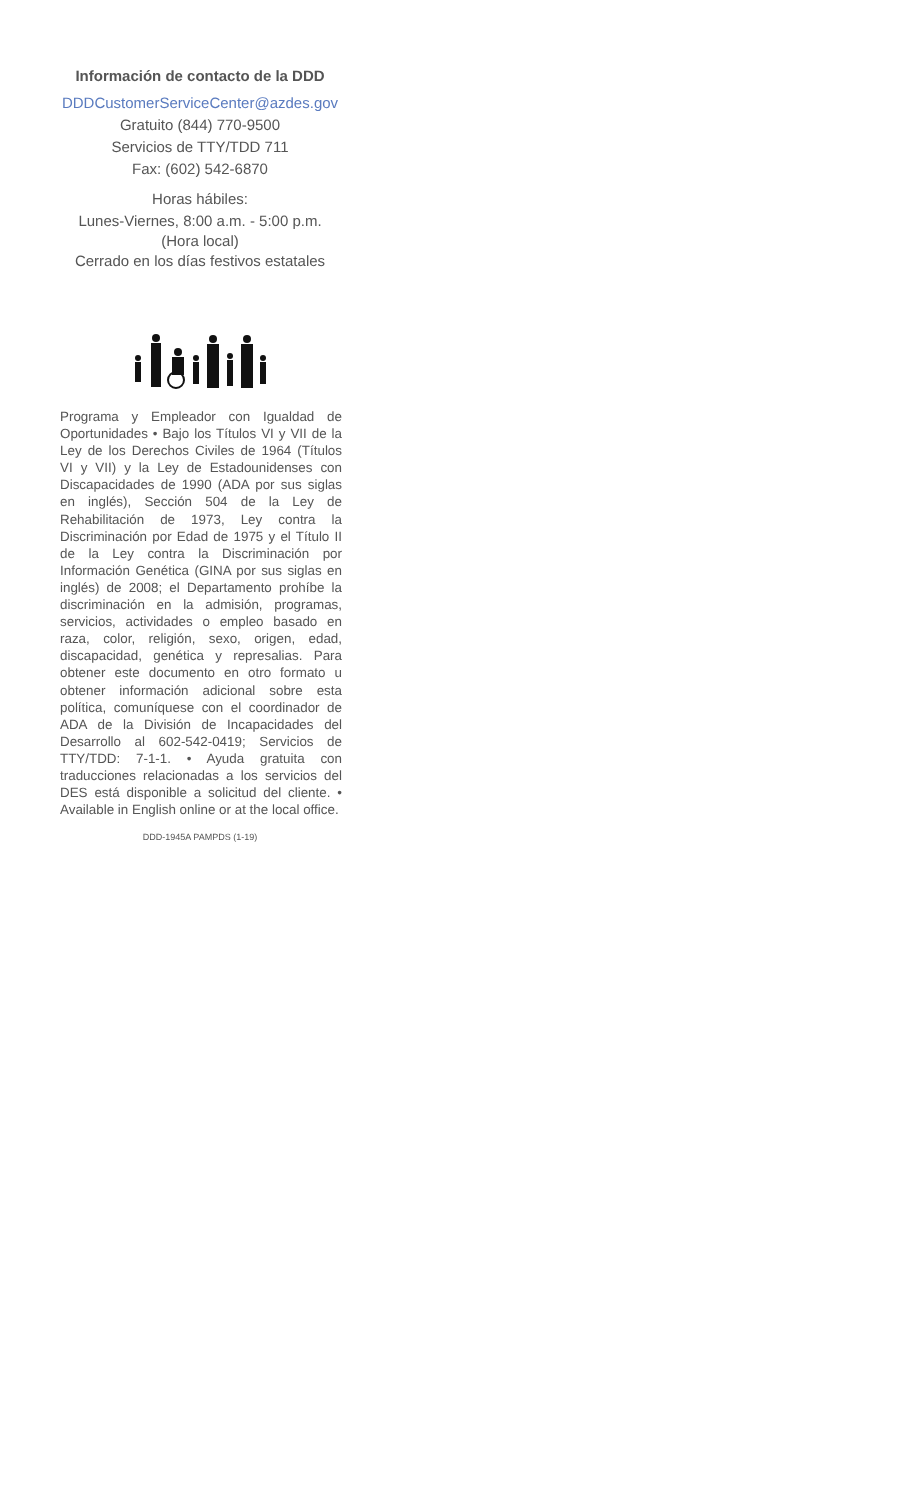Información de contacto de la DDD
DDDCustomerServiceCenter@azdes.gov
Gratuito (844) 770-9500
Servicios de TTY/TDD 711
Fax: (602) 542-6870
Horas hábiles:
Lunes-Viernes, 8:00 a.m. - 5:00 p.m.
(Hora local)
Cerrado en los días festivos estatales
Programa y Empleador con Igualdad de Oportunidades • Bajo los Títulos VI y VII de la Ley de los Derechos Civiles de 1964 (Títulos VI y VII) y la Ley de Estadounidenses con Discapacidades de 1990 (ADA por sus siglas en inglés), Sección 504 de la Ley de Rehabilitación de 1973, Ley contra la Discriminación por Edad de 1975 y el Título II de la Ley contra la Discriminación por Información Genética (GINA por sus siglas en inglés) de 2008; el Departamento prohíbe la discriminación en la admisión, programas, servicios, actividades o empleo basado en raza, color, religión, sexo, origen, edad, discapacidad, genética y represalias. Para obtener este documento en otro formato u obtener información adicional sobre esta política, comuníquese con el coordinador de ADA de la División de Incapacidades del Desarrollo al 602-542-0419; Servicios de TTY/TDD: 7-1-1. • Ayuda gratuita con traducciones relacionadas a los servicios del DES está disponible a solicitud del cliente. • Available in English online or at the local office.
DDD-1945A PAMPDS (1-19)